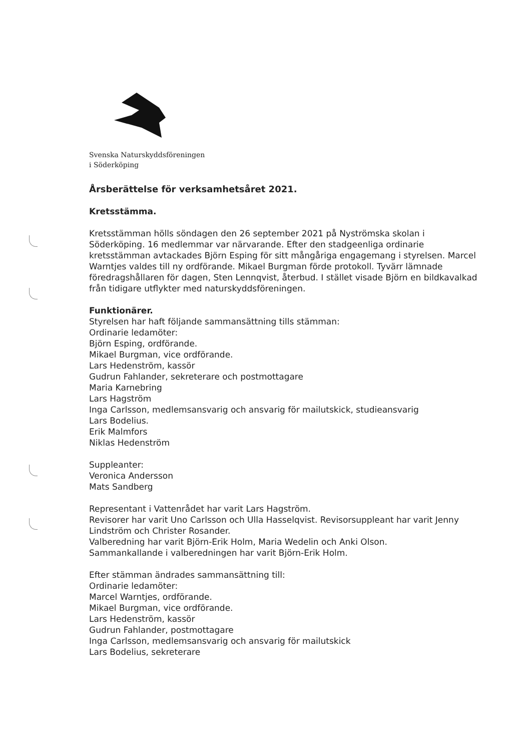Svenska Naturskyddsföreningen
i Söderköping
Årsberättelse för verksamhetsåret 2021.
Kretsstämma.
Kretsstämman hölls söndagen den 26 september 2021 på Nyströmska skolan i Söderköping. 16 medlemmar var närvarande. Efter den stadgeenliga ordinarie kretsstämman avtackades Björn Esping för sitt mångåriga engagemang i styrelsen. Marcel Warntjes valdes till ny ordförande. Mikael Burgman förde protokoll. Tyvärr lämnade föredragshållaren för dagen, Sten Lennqvist, återbud. I stället visade Björn en bildkavalkad från tidigare utflykter med naturskyddsföreningen.
Funktionärer.
Styrelsen har haft följande sammansättning tills stämman:
Ordinarie ledamöter:
Björn Esping, ordförande.
Mikael Burgman, vice ordförande.
Lars Hedenström, kassör
Gudrun Fahlander, sekreterare och postmottagare
Maria Karnebring
Lars Hagström
Inga Carlsson, medlemsansvarig och ansvarig för mailutskick, studieansvarig
Lars Bodelius.
Erik Malmfors
Niklas Hedenström
Suppleanter:
Veronica Andersson
Mats Sandberg
Representant i Vattenrådet har varit Lars Hagström.
Revisorer har varit Uno Carlsson och Ulla Hasselqvist. Revisorsuppleant har varit Jenny Lindström och Christer Rosander.
Valberedning har varit Björn-Erik Holm, Maria Wedelin och Anki Olson.
Sammankallande i valberedningen har varit Björn-Erik Holm.
Efter stämman ändrades sammansättning till:
Ordinarie ledamöter:
Marcel Warntjes, ordförande.
Mikael Burgman, vice ordförande.
Lars Hedenström, kassör
Gudrun Fahlander, postmottagare
Inga Carlsson, medlemsansvarig och ansvarig för mailutskick
Lars Bodelius, sekreterare